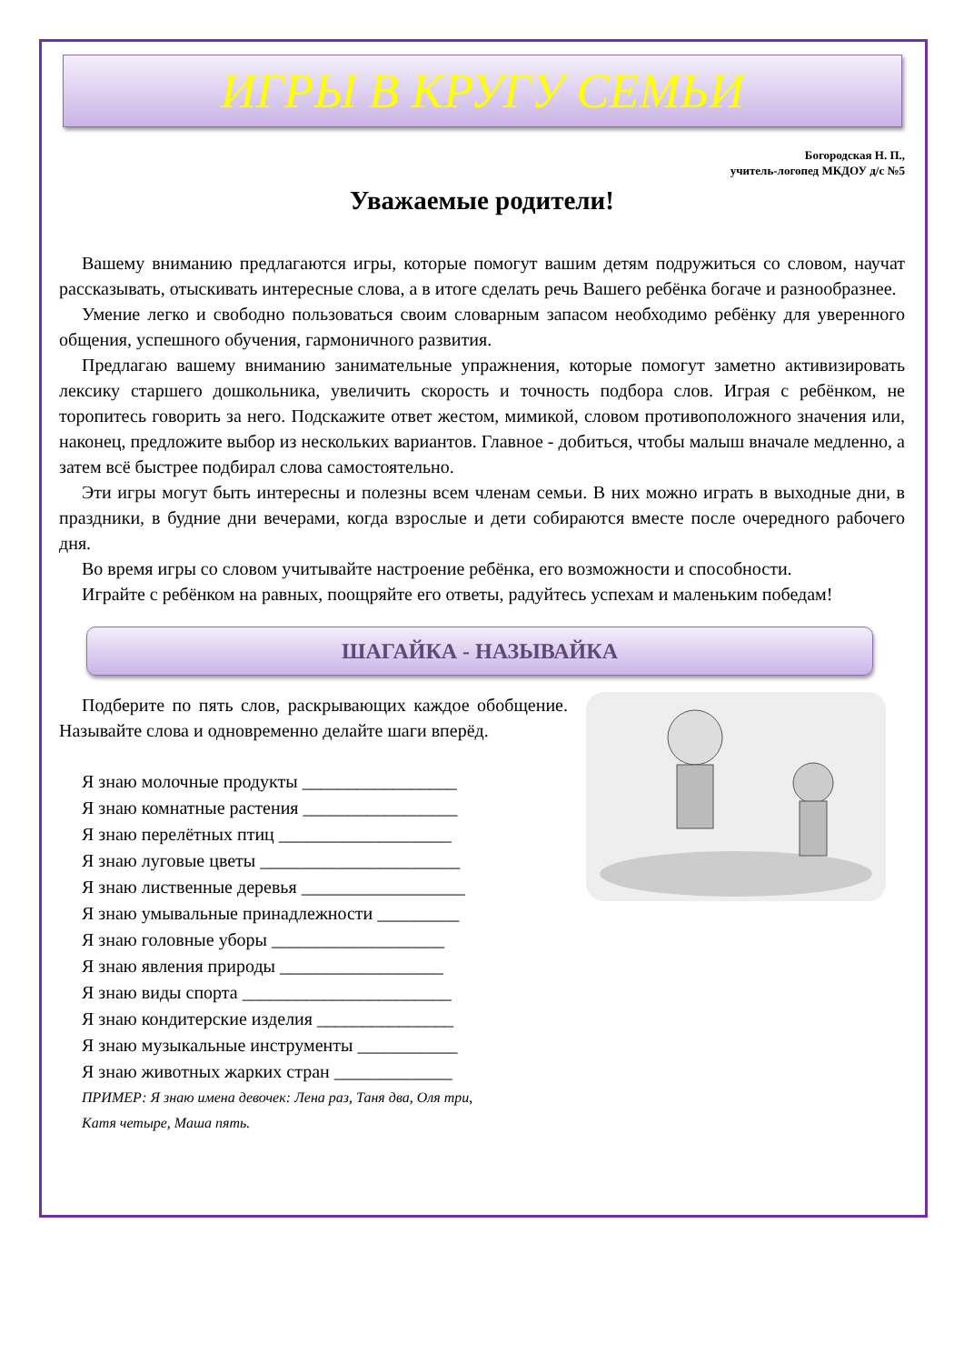ИГРЫ В КРУГУ СЕМЬИ
Богородская Н. П.,
учитель-логопед МКДОУ д/с №5
Уважаемые родители!
Вашему вниманию предлагаются игры, которые помогут вашим детям подружиться со словом, научат рассказывать, отыскивать интересные слова, а в итоге сделать речь Вашего ребёнка богаче и разнообразнее.
Умение легко и свободно пользоваться своим словарным запасом необходимо ребёнку для уверенного общения, успешного обучения, гармоничного развития.
Предлагаю вашему вниманию занимательные упражнения, которые помогут заметно активизировать лексику старшего дошкольника, увеличить скорость и точность подбора слов. Играя с ребёнком, не торопитесь говорить за него. Подскажите ответ жестом, мимикой, словом противоположного значения или, наконец, предложите выбор из нескольких вариантов. Главное - добиться, чтобы малыш вначале медленно, а затем всё быстрее подбирал слова самостоятельно.
Эти игры могут быть интересны и полезны всем членам семьи. В них можно играть в выходные дни, в праздники, в будние дни вечерами, когда взрослые и дети собираются вместе после очередного рабочего дня.
Во время игры со словом учитывайте настроение ребёнка, его возможности и способности.
Играйте с ребёнком на равных, поощряйте его ответы, радуйтесь успехам и маленьким победам!
ШАГАЙКА - НАЗЫВАЙКА
Подберите по пять слов, раскрывающих каждое обобщение. Называйте слова и одновременно делайте шаги вперёд.
Я знаю молочные продукты _________________
Я знаю комнатные растения _________________
Я знаю перелётных птиц ___________________
Я знаю луговые цветы ______________________
Я знаю лиственные деревья __________________
Я знаю умывальные принадлежности _________
Я знаю головные уборы ___________________
Я знаю явления природы __________________
Я знаю виды спорта _______________________
Я знаю кондитерские изделия _______________
Я знаю музыкальные инструменты ___________
Я знаю животных жарких стран _____________
ПРИМЕР: Я знаю имена девочек: Лена раз, Таня два, Оля три,
Катя четыре, Маша пять.